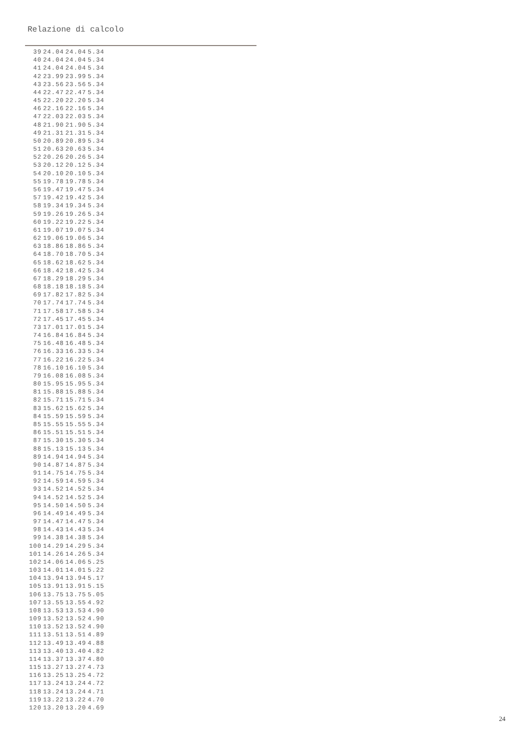Relazione di calcolo
| 39 | 24.04 | 24.04 | 5.34 |
| 40 | 24.04 | 24.04 | 5.34 |
| 41 | 24.04 | 24.04 | 5.34 |
| 42 | 23.99 | 23.99 | 5.34 |
| 43 | 23.56 | 23.56 | 5.34 |
| 44 | 22.47 | 22.47 | 5.34 |
| 45 | 22.20 | 22.20 | 5.34 |
| 46 | 22.16 | 22.16 | 5.34 |
| 47 | 22.03 | 22.03 | 5.34 |
| 48 | 21.90 | 21.90 | 5.34 |
| 49 | 21.31 | 21.31 | 5.34 |
| 50 | 20.89 | 20.89 | 5.34 |
| 51 | 20.63 | 20.63 | 5.34 |
| 52 | 20.26 | 20.26 | 5.34 |
| 53 | 20.12 | 20.12 | 5.34 |
| 54 | 20.10 | 20.10 | 5.34 |
| 55 | 19.78 | 19.78 | 5.34 |
| 56 | 19.47 | 19.47 | 5.34 |
| 57 | 19.42 | 19.42 | 5.34 |
| 58 | 19.34 | 19.34 | 5.34 |
| 59 | 19.26 | 19.26 | 5.34 |
| 60 | 19.22 | 19.22 | 5.34 |
| 61 | 19.07 | 19.07 | 5.34 |
| 62 | 19.06 | 19.06 | 5.34 |
| 63 | 18.86 | 18.86 | 5.34 |
| 64 | 18.70 | 18.70 | 5.34 |
| 65 | 18.62 | 18.62 | 5.34 |
| 66 | 18.42 | 18.42 | 5.34 |
| 67 | 18.29 | 18.29 | 5.34 |
| 68 | 18.18 | 18.18 | 5.34 |
| 69 | 17.82 | 17.82 | 5.34 |
| 70 | 17.74 | 17.74 | 5.34 |
| 71 | 17.58 | 17.58 | 5.34 |
| 72 | 17.45 | 17.45 | 5.34 |
| 73 | 17.01 | 17.01 | 5.34 |
| 74 | 16.84 | 16.84 | 5.34 |
| 75 | 16.48 | 16.48 | 5.34 |
| 76 | 16.33 | 16.33 | 5.34 |
| 77 | 16.22 | 16.22 | 5.34 |
| 78 | 16.10 | 16.10 | 5.34 |
| 79 | 16.08 | 16.08 | 5.34 |
| 80 | 15.95 | 15.95 | 5.34 |
| 81 | 15.88 | 15.88 | 5.34 |
| 82 | 15.71 | 15.71 | 5.34 |
| 83 | 15.62 | 15.62 | 5.34 |
| 84 | 15.59 | 15.59 | 5.34 |
| 85 | 15.55 | 15.55 | 5.34 |
| 86 | 15.51 | 15.51 | 5.34 |
| 87 | 15.30 | 15.30 | 5.34 |
| 88 | 15.13 | 15.13 | 5.34 |
| 89 | 14.94 | 14.94 | 5.34 |
| 90 | 14.87 | 14.87 | 5.34 |
| 91 | 14.75 | 14.75 | 5.34 |
| 92 | 14.59 | 14.59 | 5.34 |
| 93 | 14.52 | 14.52 | 5.34 |
| 94 | 14.52 | 14.52 | 5.34 |
| 95 | 14.50 | 14.50 | 5.34 |
| 96 | 14.49 | 14.49 | 5.34 |
| 97 | 14.47 | 14.47 | 5.34 |
| 98 | 14.43 | 14.43 | 5.34 |
| 99 | 14.38 | 14.38 | 5.34 |
| 100 | 14.29 | 14.29 | 5.34 |
| 101 | 14.26 | 14.26 | 5.34 |
| 102 | 14.06 | 14.06 | 5.25 |
| 103 | 14.01 | 14.01 | 5.22 |
| 104 | 13.94 | 13.94 | 5.17 |
| 105 | 13.91 | 13.91 | 5.15 |
| 106 | 13.75 | 13.75 | 5.05 |
| 107 | 13.55 | 13.55 | 4.92 |
| 108 | 13.53 | 13.53 | 4.90 |
| 109 | 13.52 | 13.52 | 4.90 |
| 110 | 13.52 | 13.52 | 4.90 |
| 111 | 13.51 | 13.51 | 4.89 |
| 112 | 13.49 | 13.49 | 4.88 |
| 113 | 13.40 | 13.40 | 4.82 |
| 114 | 13.37 | 13.37 | 4.80 |
| 115 | 13.27 | 13.27 | 4.73 |
| 116 | 13.25 | 13.25 | 4.72 |
| 117 | 13.24 | 13.24 | 4.72 |
| 118 | 13.24 | 13.24 | 4.71 |
| 119 | 13.22 | 13.22 | 4.70 |
| 120 | 13.20 | 13.20 | 4.69 |
24